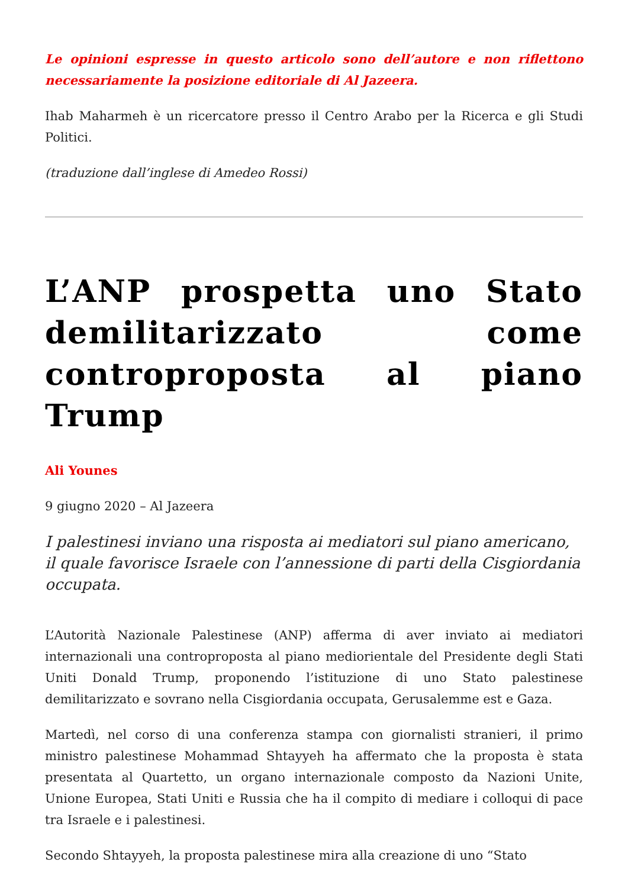Le opinioni espresse in questo articolo sono dell’autore e non riflettono necessariamente la posizione editoriale di Al Jazeera.
Ihab Maharmeh è un ricercatore presso il Centro Arabo per la Ricerca e gli Studi Politici.
(traduzione dall’inglese di Amedeo Rossi)
L’ANP prospetta uno Stato demilitarizzato come controproposta al piano Trump
Ali Younes
9 giugno 2020 – Al Jazeera
I palestinesi inviano una risposta ai mediatori sul piano americano, il quale favorisce Israele con l’annessione di parti della Cisgiordania occupata.
L’Autorità Nazionale Palestinese (ANP) afferma di aver inviato ai mediatori internazionali una controproposta al piano mediorientale del Presidente degli Stati Uniti Donald Trump, proponendo l’istituzione di uno Stato palestinese demilitarizzato e sovrano nella Cisgiordania occupata, Gerusalemme est e Gaza.
Martedì, nel corso di una conferenza stampa con giornalisti stranieri, il primo ministro palestinese Mohammad Shtayyeh ha affermato che la proposta è stata presentata al Quartetto, un organo internazionale composto da Nazioni Unite, Unione Europea, Stati Uniti e Russia che ha il compito di mediare i colloqui di pace tra Israele e i palestinesi.
Secondo Shtayyeh, la proposta palestinese mira alla creazione di uno “Stato